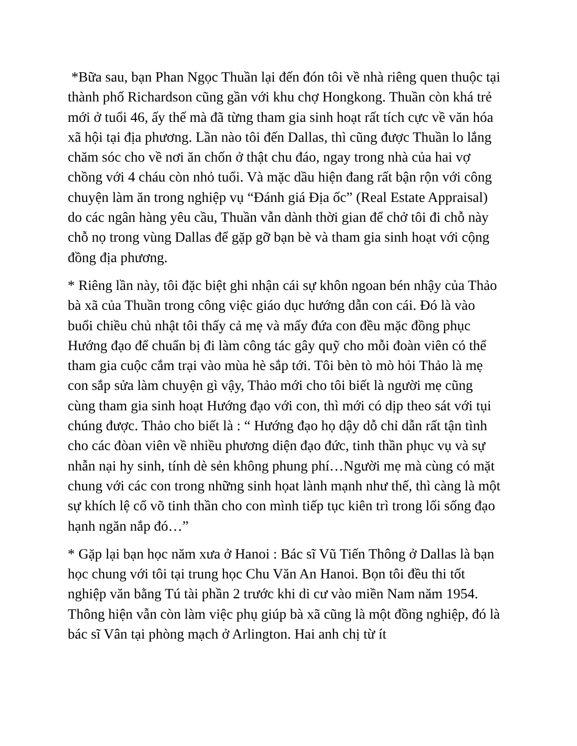*Bữa sau, bạn Phan Ngọc Thuần lại đến đón tôi về nhà riêng quen thuộc tại thành phố Richardson cũng gần với khu chợ Hongkong. Thuần còn khá trẻ mới ở tuổi 46, ấy thế mà đã từng tham gia sinh hoạt rất tích cực về văn hóa xã hội tại địa phương. Lần nào tôi đến Dallas, thì cũng được Thuần lo lắng chăm sóc cho về nơi ăn chốn ở thật chu đáo, ngay trong nhà của hai vợ chồng với 4 cháu còn nhỏ tuổi. Và mặc dầu hiện đang rất bận rộn với công chuyện làm ăn trong nghiệp vụ “Đánh giá Địa ốc” (Real Estate Appraisal) do các ngân hàng yêu cầu, Thuần vẫn dành thời gian để chở tôi đi chỗ này chỗ nọ trong vùng Dallas để gặp gỡ bạn bè và tham gia sinh hoạt với cộng đồng địa phương.
* Riêng lần này, tôi đặc biệt ghi nhận cái sự khôn ngoan bén nhậy của Thảo bà xã của Thuần trong công việc giáo dục hướng dẫn con cái. Đó là vào buổi chiều chủ nhật tôi thấy cả mẹ và mấy đứa con đều mặc đồng phục Hướng đạo để chuẩn bị đi làm công tác gây quỹ cho mỗi đoàn viên có thể tham gia cuộc cắm trại vào mùa hè sắp tới. Tôi bèn tò mò hỏi Thảo là mẹ con sắp sửa làm chuyện gì vậy, Thảo mới cho tôi biết là người mẹ cũng cùng tham gia sinh hoạt Hướng đạo với con, thì mới có dịp theo sát với tụi chúng được. Thảo cho biết là : “ Hướng đạo họ dậy dỗ chỉ dẫn rất tận tình cho các đòan viên về nhiều phương diện đạo đức, tinh thần phục vụ và sự nhẫn nại hy sinh, tính dè sẻn không phung phí…Người mẹ mà cùng có mặt chung với các con trong những sinh họat lành mạnh như thế, thì càng là một sự khích lệ cổ võ tinh thần cho con mình tiếp tục kiên trì trong lối sống đạo hạnh ngăn nắp đó…”
* Gặp lại bạn học năm xưa ở Hanoi : Bác sĩ Vũ Tiến Thông ở Dallas là bạn học chung với tôi tại trung học Chu Văn An Hanoi. Bọn tôi đều thi tốt nghiệp văn bằng Tú tài phần 2 trước khi di cư vào miền Nam năm 1954. Thông hiện vẫn còn làm việc phụ giúp bà xã cũng là một đồng nghiệp, đó là bác sĩ Vân tại phòng mạch ở Arlington. Hai anh chị từ ít